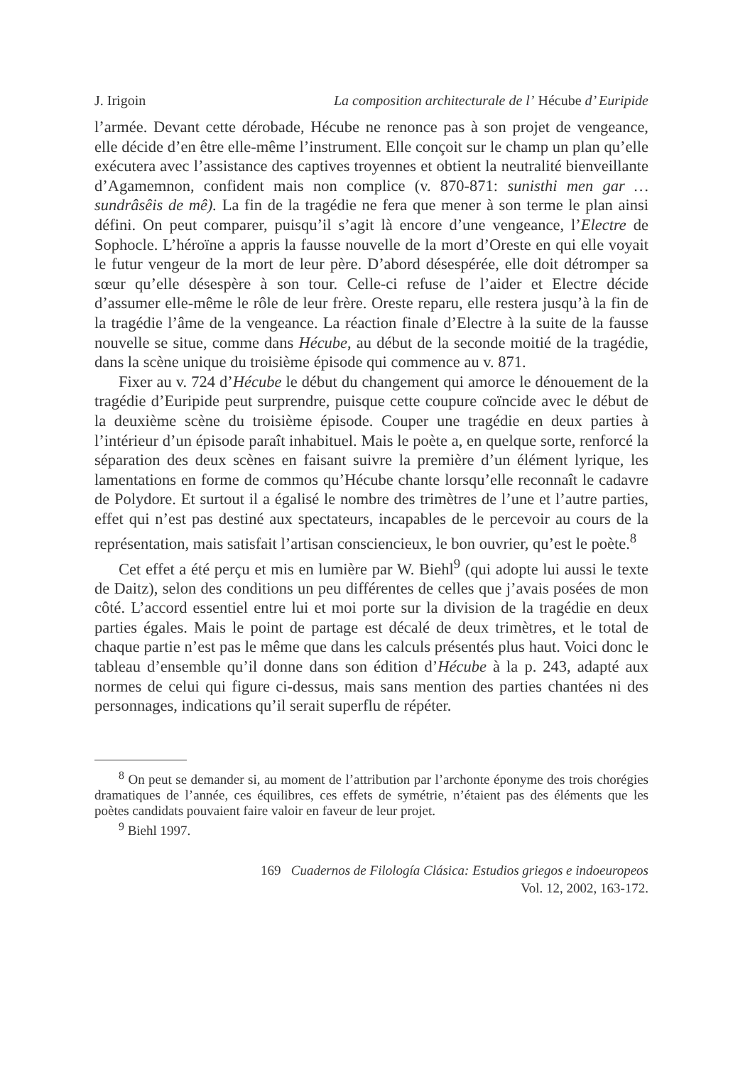J. Irigoin La composition architecturale de l’ Hécube d’ Euripide
l’armée. Devant cette dérobade, Hécube ne renonce pas à son projet de vengeance, elle décide d’en être elle-même l’instrument. Elle conçoit sur le champ un plan qu’elle exécutera avec l’assistance des captives troyennes et obtient la neutralité bienveillante d’Agamemnon, confident mais non complice (v. 870-871: sunisthi men gar …sundrâsêis de mê). La fin de la tragédie ne fera que mener à son terme le plan ainsi défini. On peut comparer, puisqu’il s’agit là encore d’une vengeance, l’Electre de Sophocle. L’héroïne a appris la fausse nouvelle de la mort d’Oreste en qui elle voyait le futur vengeur de la mort de leur père. D’abord désespérée, elle doit détromper sa sœur qu’elle désespère à son tour. Celle-ci refuse de l’aider et Electre décide d’assumer elle-même le rôle de leur frère. Oreste reparu, elle restera jusqu’à la fin de la tragédie l’âme de la vengeance. La réaction finale d’Electre à la suite de la fausse nouvelle se situe, comme dans Hécube, au début de la seconde moitié de la tragédie, dans la scène unique du troisième épisode qui commence au v. 871.
Fixer au v. 724 d’Hécube le début du changement qui amorce le dénouement de la tragédie d’Euripide peut surprendre, puisque cette coupure coïncide avec le début de la deuxième scène du troisième épisode. Couper une tragédie en deux parties à l’intérieur d’un épisode paraît inhabituel. Mais le poète a, en quelque sorte, renforcé la séparation des deux scènes en faisant suivre la première d’un élément lyrique, les lamentations en forme de commos qu’Hécube chante lorsqu’elle reconnaît le cadavre de Polydore. Et surtout il a égalisé le nombre des trimètres de l’une et l’autre parties, effet qui n’est pas destiné aux spectateurs, incapables de le percevoir au cours de la représentation, mais satisfait l’artisan consciencieux, le bon ouvrier, qu’est le poète.<sup>8</sup>
Cet effet a été perçu et mis en lumière par W. Biehl<sup>9</sup> (qui adopte lui aussi le texte de Daitz), selon des conditions un peu différentes de celles que j’avais posées de mon côté. L’accord essentiel entre lui et moi porte sur la division de la tragédie en deux parties égales. Mais le point de partage est décalé de deux trimètres, et le total de chaque partie n’est pas le même que dans les calculs présentés plus haut. Voici donc le tableau d’ensemble qu’il donne dans son édition d’Hécube à la p. 243, adapté aux normes de celui qui figure ci-dessus, mais sans mention des parties chantées ni des personnages, indications qu’il serait superflu de répéter.
<sup>8</sup> On peut se demander si, au moment de l’attribution par l’archonte éponyme des trois chorégies dramatiques de l’année, ces équilibres, ces effets de symétrie, n’étaient pas des éléments que les poètes candidats pouvaient faire valoir en faveur de leur projet.
<sup>9</sup> Biehl 1997.
169 Cuadernos de Filología Clásica: Estudios griegos e indoeuropeos
Vol. 12, 2002, 163-172.